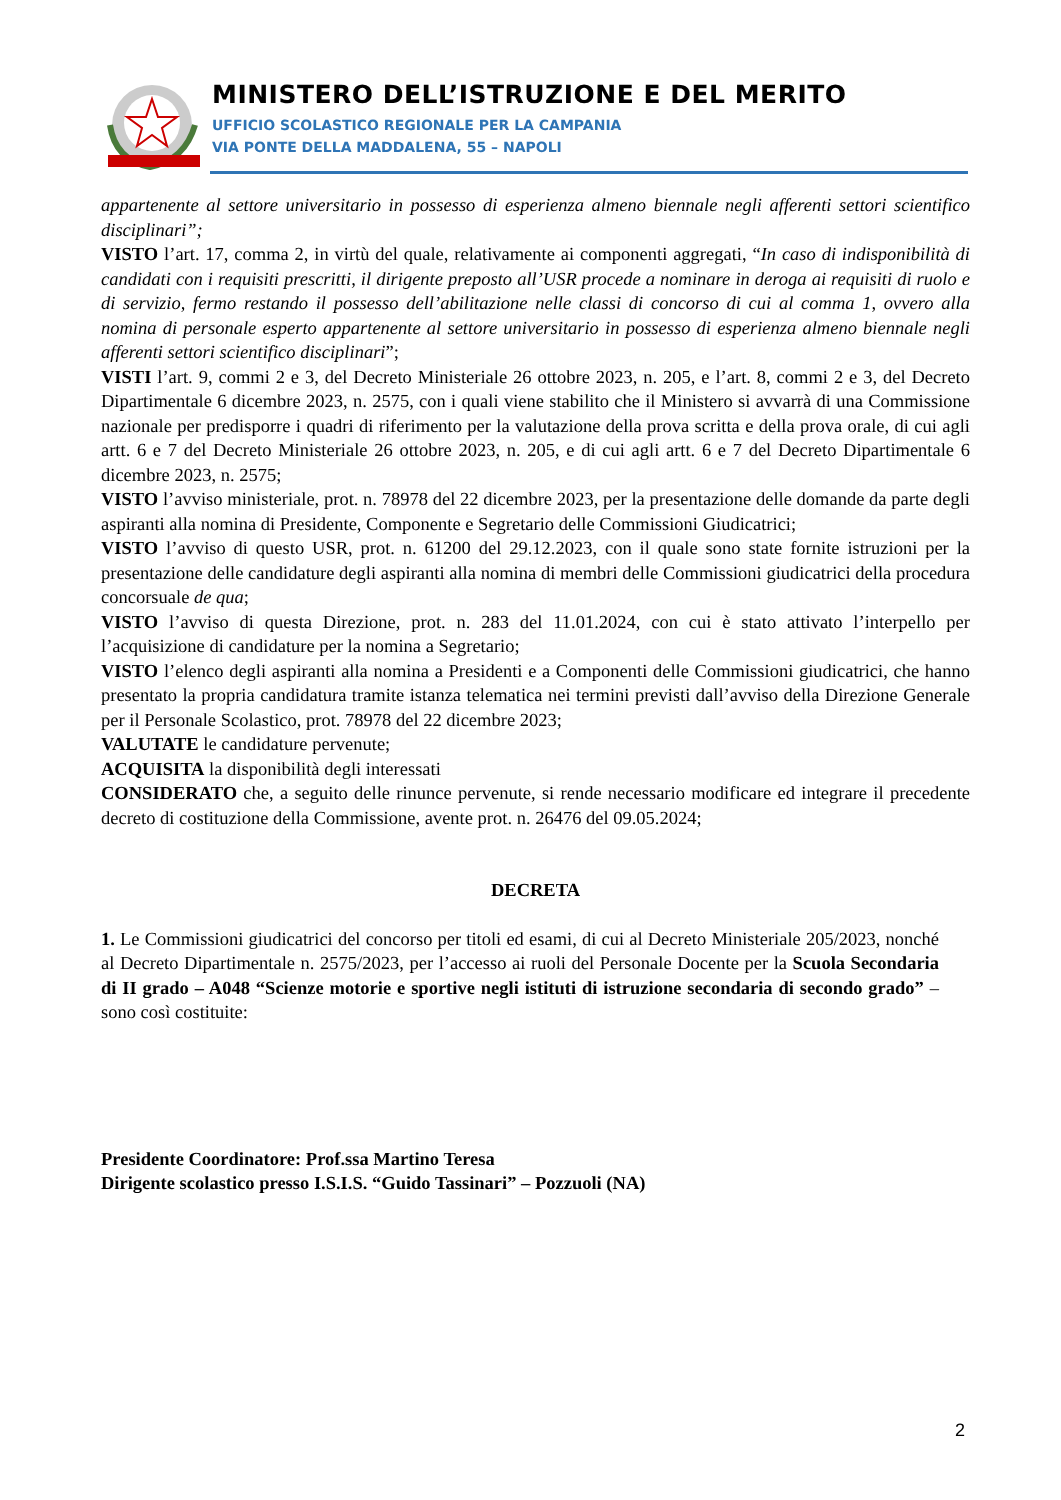MINISTERO DELL’ISTRUZIONE E DEL MERITO
UFFICIO SCOLASTICO REGIONALE PER LA CAMPANIA
VIA PONTE DELLA MADDALENA, 55 – NAPOLI
appartenente al settore universitario in possesso di esperienza almeno biennale negli afferenti settori scientifico disciplinari”;
VISTO l’art. 17, comma 2, in virtù del quale, relativamente ai componenti aggregati, “In caso di indisponibilità di candidati con i requisiti prescritti, il dirigente preposto all’USR procede a nominare in deroga ai requisiti di ruolo e di servizio, fermo restando il possesso dell’abilitazione nelle classi di concorso di cui al comma 1, ovvero alla nomina di personale esperto appartenente al settore universitario in possesso di esperienza almeno biennale negli afferenti settori scientifico disciplinari”;
VISTI l’art. 9, commi 2 e 3, del Decreto Ministeriale 26 ottobre 2023, n. 205, e l’art. 8, commi 2 e 3, del Decreto Dipartimentale 6 dicembre 2023, n. 2575, con i quali viene stabilito che il Ministero si avvarrà di una Commissione nazionale per predisporre i quadri di riferimento per la valutazione della prova scritta e della prova orale, di cui agli artt. 6 e 7 del Decreto Ministeriale 26 ottobre 2023, n. 205, e di cui agli artt. 6 e 7 del Decreto Dipartimentale 6 dicembre 2023, n. 2575;
VISTO l’avviso ministeriale, prot. n. 78978 del 22 dicembre 2023, per la presentazione delle domande da parte degli aspiranti alla nomina di Presidente, Componente e Segretario delle Commissioni Giudicatrici;
VISTO l’avviso di questo USR, prot. n. 61200 del 29.12.2023, con il quale sono state fornite istruzioni per la presentazione delle candidature degli aspiranti alla nomina di membri delle Commissioni giudicatrici della procedura concorsuale de qua;
VISTO l’avviso di questa Direzione, prot. n. 283 del 11.01.2024, con cui è stato attivato l’interpello per l’acquisizione di candidature per la nomina a Segretario;
VISTO l’elenco degli aspiranti alla nomina a Presidenti e a Componenti delle Commissioni giudicatrici, che hanno presentato la propria candidatura tramite istanza telematica nei termini previsti dall’avviso della Direzione Generale per il Personale Scolastico, prot. 78978 del 22 dicembre 2023;
VALUTATE le candidature pervenute;
ACQUISITA la disponibilità degli interessati
CONSIDERATO che, a seguito delle rinunce pervenute, si rende necessario modificare ed integrare il precedente decreto di costituzione della Commissione, avente prot. n. 26476 del 09.05.2024;
DECRETA
1. Le Commissioni giudicatrici del concorso per titoli ed esami, di cui al Decreto Ministeriale 205/2023, nonché al Decreto Dipartimentale n. 2575/2023, per l’accesso ai ruoli del Personale Docente per la Scuola Secondaria di II grado – A048 “Scienze motorie e sportive negli istituti di istruzione secondaria di secondo grado” – sono così costituite:
Presidente Coordinatore: Prof.ssa Martino Teresa
Dirigente scolastico presso I.S.I.S. “Guido Tassinari” – Pozzuoli (NA)
2